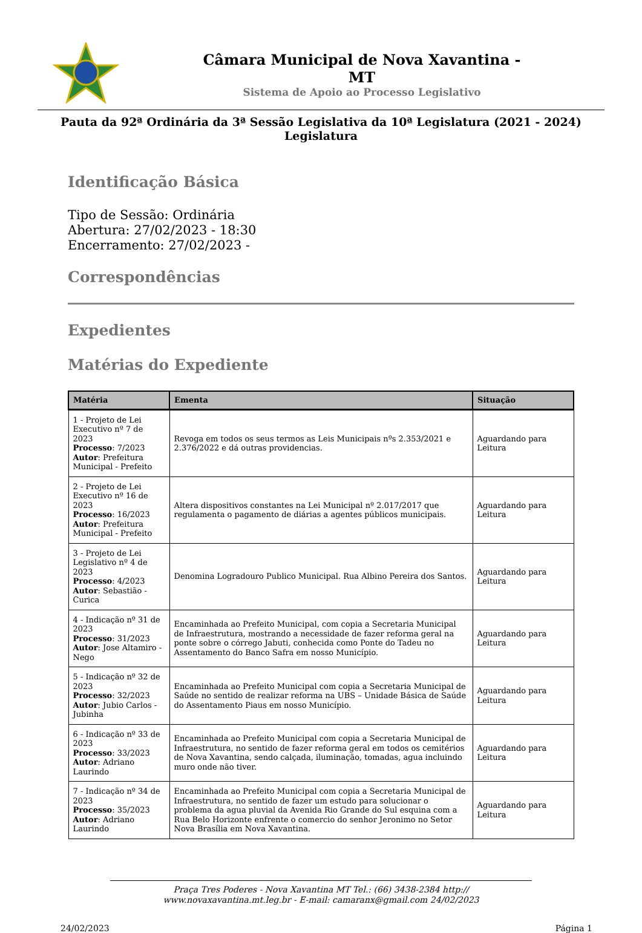Câmara Municipal de Nova Xavantina -
MT
Sistema de Apoio ao Processo Legislativo
Pauta da 92ª Ordinária da 3ª Sessão Legislativa da 10ª Legislatura (2021 - 2024)
Legislatura
Identificação Básica
Tipo de Sessão: Ordinária
Abertura: 27/02/2023 - 18:30
Encerramento: 27/02/2023 -
Correspondências
Expedientes
Matérias do Expediente
| Matéria | Ementa | Situação |
| --- | --- | --- |
| 1 - Projeto de Lei Executivo nº 7 de 2023 Processo : 7/2023 Autor : Prefeitura Municipal - Prefeito | Revoga em todos os seus termos as Leis Municipais nºs 2.353/2021 e 2.376/2022 e dá outras providencias. | Aguardando para Leitura |
| 2 - Projeto de Lei Executivo nº 16 de 2023 Processo : 16/2023 Autor : Prefeitura Municipal - Prefeito | Altera dispositivos constantes na Lei Municipal nº 2.017/2017 que regulamenta o pagamento de diárias a agentes públicos municipais. | Aguardando para Leitura |
| 3 - Projeto de Lei Legislativo nº 4 de 2023 Processo : 4/2023 Autor : Sebastião - Curica | Denomina Logradouro Publico Municipal. Rua Albino Pereira dos Santos. | Aguardando para Leitura |
| 4 - Indicação nº 31 de 2023 Processo : 31/2023 Autor : Jose Altamiro - Nego | Encaminhada ao Prefeito Municipal, com copia a Secretaria Municipal de Infraestrutura, mostrando a necessidade de fazer reforma geral na ponte sobre o córrego Jabuti, conhecida como Ponte do Tadeu no Assentamento do Banco Safra em nosso Município. | Aguardando para Leitura |
| 5 - Indicação nº 32 de 2023 Processo : 32/2023 Autor : Jubio Carlos - Jubinha | Encaminhada ao Prefeito Municipal com copia a Secretaria Municipal de Saúde no sentido de realizar reforma na UBS – Unidade Básica de Saúde do Assentamento Piaus em nosso Município. | Aguardando para Leitura |
| 6 - Indicação nº 33 de 2023 Processo : 33/2023 Autor : Adriano Laurindo | Encaminhada ao Prefeito Municipal com copia a Secretaria Municipal de Infraestrutura, no sentido de fazer reforma geral em todos os cemitérios de Nova Xavantina, sendo calçada, iluminação, tomadas, agua incluindo muro onde não tiver. | Aguardando para Leitura |
| 7 - Indicação nº 34 de 2023 Processo : 35/2023 Autor : Adriano Laurindo | Encaminhada ao Prefeito Municipal com copia a Secretaria Municipal de Infraestrutura, no sentido de fazer um estudo para solucionar o problema da agua pluvial da Avenida Rio Grande do Sul esquina com a Rua Belo Horizonte enfrente o comercio do senhor Jeronimo no Setor Nova Brasília em Nova Xavantina. | Aguardando para Leitura |
Praça Tres Poderes - Nova Xavantina MT Tel.: (66) 3438-2384 http://
www.novaxavantina.mt.leg.br - E-mail: camaranx@gmail.com 24/02/2023
24/02/2023 Página 1